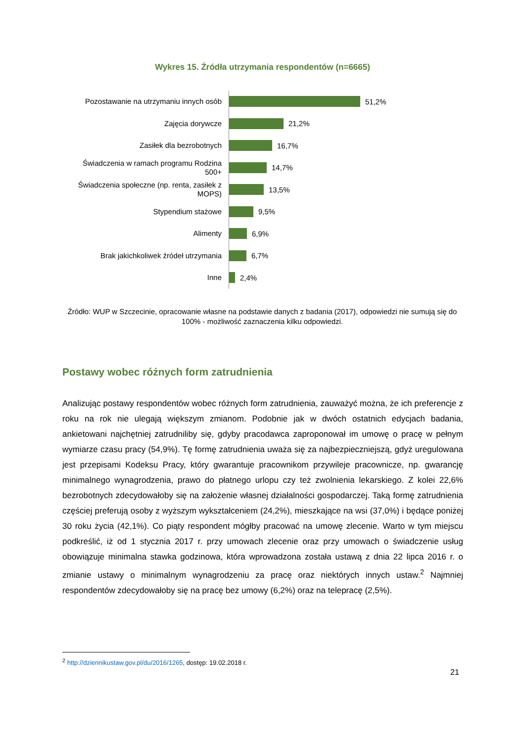Wykres 15. Źródła utrzymania respondentów (n=6665)
Pozostawanie na utrzymaniu innych osób
51,2%
Zajęcia dorywcze
21,2%
Zasiłek dla bezrobotnych
16,7%
Świadczenia w ramach programu Rodzina 500+
14,7%
Świadczenia społeczne (np. renta, zasiłek z MOPS)
13,5%
Stypendium stażowe
9,5%
Alimenty
6,9%
Brak jakichkoliwek źródeł utrzymania
6,7%
Inne
2,4%
Źródło: WUP w Szczecinie, opracowanie własne na podstawie danych z badania (2017), odpowiedzi nie sumują się do 100% - możliwość zaznaczenia kilku odpowiedzi.
Postawy wobec różnych form zatrudnienia
Analizując postawy respondentów wobec różnych form zatrudnienia, zauważyć można, że ich preferencje z roku na rok nie ulegają większym zmianom. Podobnie jak w dwóch ostatnich edycjach badania, ankietowani najchętniej zatrudniliby się, gdyby pracodawca zaproponował im umowę o pracę w pełnym wymiarze czasu pracy (54,9%). Tę formę zatrudnienia uważa się za najbezpieczniejszą, gdyż uregulowana jest przepisami Kodeksu Pracy, który gwarantuje pracownikom przywileje pracownicze, np. gwarancję minimalnego wynagrodzenia, prawo do płatnego urlopu czy też zwolnienia lekarskiego. Z kolei 22,6% bezrobotnych zdecydowałoby się na założenie własnej działalności gospodarczej. Taką formę zatrudnienia częściej preferują osoby z wyższym wykształceniem (24,2%), mieszkające na wsi (37,0%) i będące poniżej 30 roku życia (42,1%). Co piąty respondent mógłby pracować na umowę zlecenie. Warto w tym miejscu podkreślić, iż od 1 stycznia 2017 r. przy umowach zlecenie oraz przy umowach o świadczenie usług obowiązuje minimalna stawka godzinowa, która wprowadzona została ustawą z dnia 22 lipca 2016 r. o zmianie ustawy o minimalnym wynagrodzeniu za pracę oraz niektórych innych ustaw.<sup>2</sup> Najmniej respondentów zdecydowałoby się na pracę bez umowy (6,2%) oraz na telepracę (2,5%).
<sup>2</sup> http://dziennikustaw.gov.pl/du/2016/1265, dostęp: 19.02.2018 r.
21